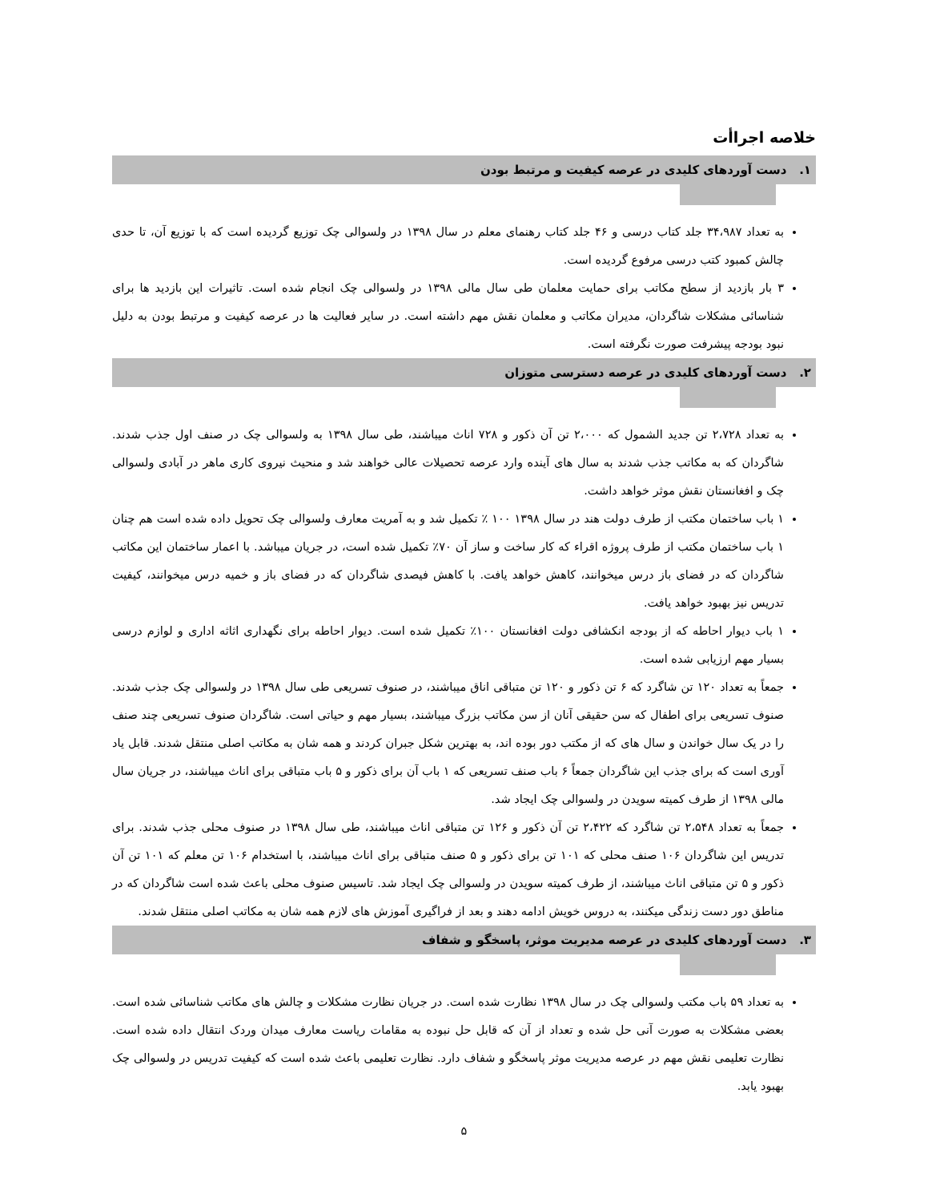خلاصه اجراأت
۱. دست آوردهای کلیدی در عرصه کیفیت و مرتبط بودن
به تعداد ۳۴،۹۸۷ جلد کتاب درسی و ۴۶ جلد کتاب رهنمای معلم در سال ۱۳۹۸ در ولسوالی چک توزیع گردیده است که با توزیع آن، تا حدی چالش کمبود کتب درسی مرفوع گردیده است.
۳ بار بازدید از سطح مکاتب برای حمایت معلمان طی سال مالی ۱۳۹۸ در ولسوالی چک انجام شده است. تاثیرات این بازدید ها برای شناسائی مشکلات شاگردان، مدیران مکاتب و معلمان نقش مهم داشته است. در سایر فعالیت ها در عرصه کیفیت و مرتبط بودن به دلیل نبود بودجه پیشرفت صورت نگرفته است.
۲. دست آوردهای کلیدی در عرصه دسترسی متوزان
به تعداد ۲،۷۲۸ تن جدید الشمول که ۲،۰۰۰ تن آن ذکور و ۷۲۸ اناث میباشند، طی سال ۱۳۹۸ به ولسوالی چک در صنف اول جذب شدند. شاگردان که به مکاتب جذب شدند به سال های آینده وارد عرصه تحصیلات عالی خواهند شد و منحیث نیروی کاری ماهر در آبادی ولسوالی چک و افغانستان نقش موثر خواهد داشت.
۱ باب ساختمان مکتب از طرف دولت هند در سال ۱۳۹۸ ۱۰۰ ٪ تکمیل شد و به آمریت معارف ولسوالی چک تحویل داده شده است هم چنان ۱ باب ساختمان مکتب از طرف پروژه اقراء که کار ساخت و ساز آن ۷۰٪ تکمیل شده است، در جریان میباشد. با اعمار ساختمان این مکاتب شاگردان که در فضای باز درس میخوانند، کاهش خواهد یافت. با کاهش فیصدی شاگردان که در فضای باز و خمیه درس میخوانند، کیفیت تدریس نیز بهبود خواهد یافت.
۱ باب دیوار احاطه که از بودجه انکشافی دولت افغانستان ۱۰۰٪ تکمیل شده است. دیوار احاطه برای نگهداری اثاثه اداری و لوازم درسی بسیار مهم ارزیابی شده است.
جمعاً به تعداد ۱۲۰ تن شاگرد که ۶ تن ذکور و ۱۲۰ تن متباقی اناق میباشند، در صنوف تسریعی طی سال ۱۳۹۸ در ولسوالی چک جذب شدند. صنوف تسریعی برای اطفال که سن حقیقی آنان از سن مکاتب بزرگ میباشند، بسیار مهم و حیاتی است. شاگردان صنوف تسریعی چند صنف را در یک سال خواندن و سال های که از مکتب دور بوده اند، به بهترین شکل جبران کردند و همه شان به مکاتب اصلی منتقل شدند. قابل یاد آوری است که برای جذب این شاگردان جمعاً ۶ باب صنف تسریعی که ۱ باب آن برای ذکور و ۵ باب متباقی برای اناث میباشند، در جریان سال مالی ۱۳۹۸ از طرف کمیته سویدن در ولسوالی چک ایجاد شد.
جمعاً به تعداد ۲،۵۴۸ تن شاگرد که ۲،۴۲۲ تن آن ذکور و ۱۲۶ تن متباقی اناث میباشند، طی سال ۱۳۹۸ در صنوف محلی جذب شدند. برای تدریس این شاگردان ۱۰۶ صنف محلی که ۱۰۱ تن برای ذکور و ۵ صنف متباقی برای اناث میباشند، با استخدام ۱۰۶ تن معلم که ۱۰۱ تن آن ذکور و ۵ تن متباقی اناث میباشند، از طرف کمیته سویدن در ولسوالی چک ایجاد شد. تاسیس صنوف محلی باعث شده است شاگردان که در مناطق دور دست زندگی میکنند، به دروس خویش ادامه دهند و بعد از فراگیری آموزش های لازم همه شان به مکاتب اصلی منتقل شدند.
۳. دست آوردهای کلیدی در عرصه مدیریت موثر، پاسخگو و شفاف
به تعداد ۵۹ باب مکتب ولسوالی چک در سال ۱۳۹۸ نظارت شده است. در جریان نظارت مشکلات و چالش های مکاتب شناسائی شده است. بعضی مشکلات به صورت آنی حل شده و تعداد از آن که قابل حل نبوده به مقامات ریاست معارف میدان وردک انتقال داده شده است. نظارت تعلیمی نقش مهم در عرصه مدیریت موثر پاسخگو و شفاف دارد. نظارت تعلیمی باعث شده است که کیفیت تدریس در ولسوالی چک بهبود یابد.
۵